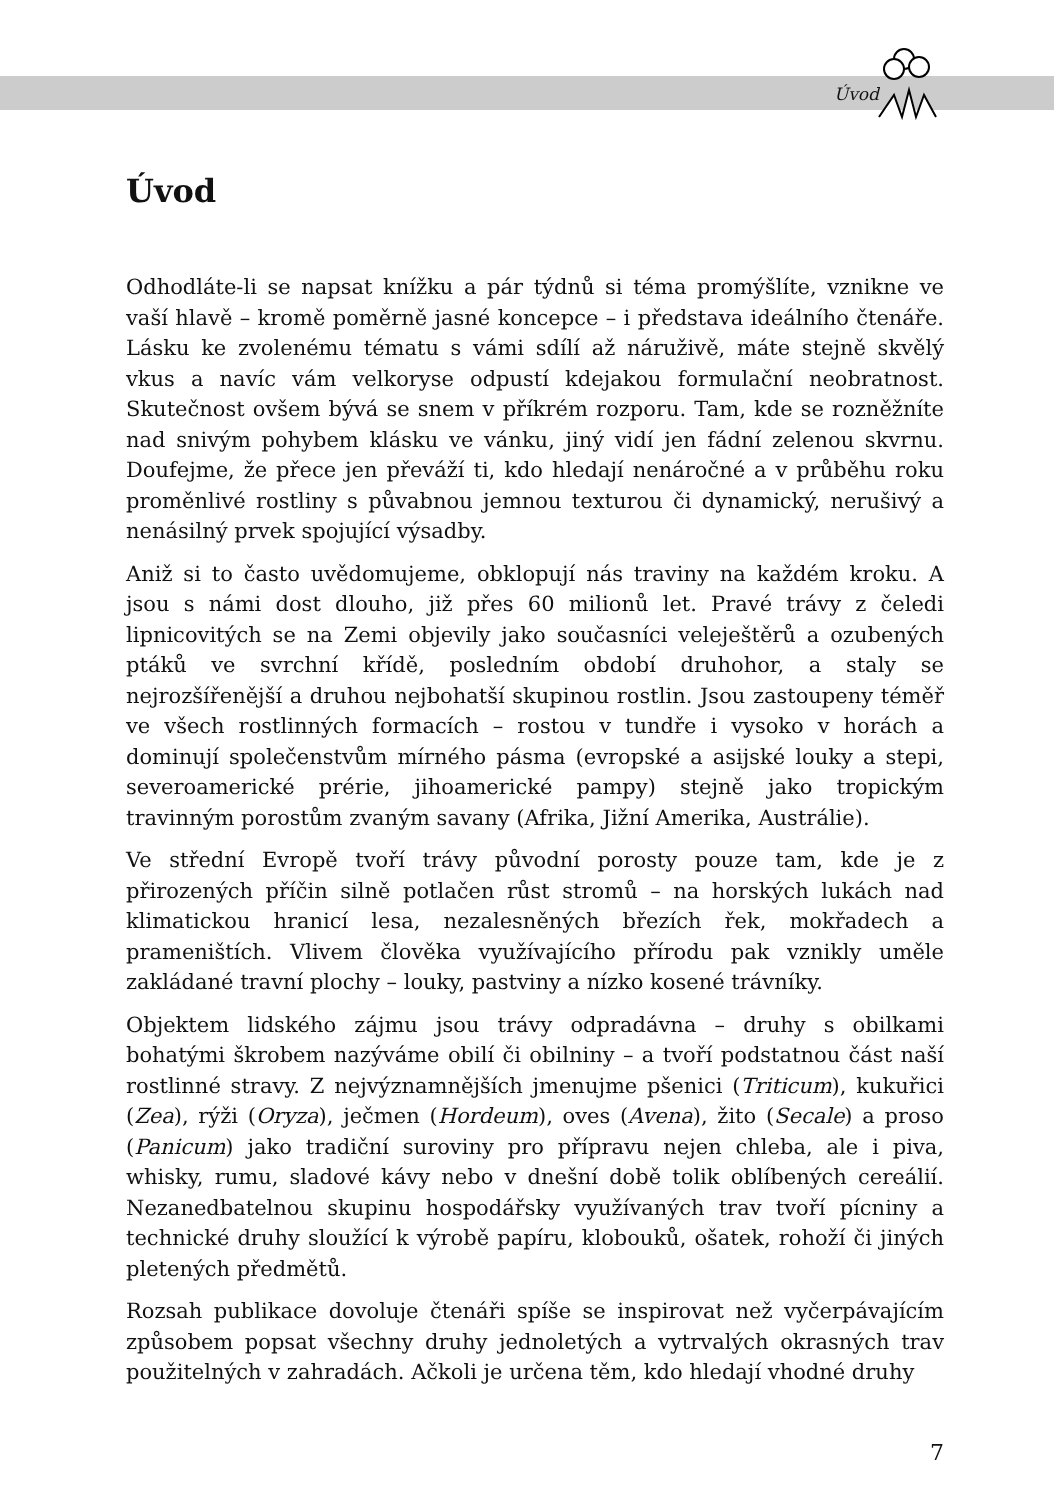Úvod
Úvod
Odhodláte-li se napsat knížku a pár týdnů si téma promýšlíte, vznikne ve vaší hlavě – kromě poměrně jasné koncepce – i představa ideálního čtenáře. Lásku ke zvolenému tématu s vámi sdílí až náruživě, máte stejně skvělý vkus a navíc vám velkoryse odpustí kdejakou formulační neobratnost. Skutečnost ovšem bývá se snem v příkrém rozporu. Tam, kde se rozněžníte nad snivým pohybem klásku ve vánku, jiný vidí jen fádní zelenou skvrnu. Doufejme, že přece jen převáží ti, kdo hledají nenáročné a v průběhu roku proměnlivé rostliny s půvabnou jemnou texturou či dynamický, nerušivý a nenásilný prvek spojující výsadby.
Aniž si to často uvědomujeme, obklopují nás traviny na každém kroku. A jsou s námi dost dlouho, již přes 60 milionů let. Pravé trávy z čeledi lipnicovitých se na Zemi objevily jako současníci veleještěrů a ozubených ptáků ve svrchní křídě, posledním období druhohor, a staly se nejrozšířenější a druhou nejbohatší skupinou rostlin. Jsou zastoupeny téměř ve všech rostlinných formacích – rostou v tundře i vysoko v horách a dominují společenstvům mírného pásma (evropské a asijské louky a stepi, severoamerické prérie, jihoamerické pampy) stejně jako tropickým travinným porostům zvaným savany (Afrika, Jižní Amerika, Austrálie).
Ve střední Evropě tvoří trávy původní porosty pouze tam, kde je z přirozených příčin silně potlačen růst stromů – na horských lukách nad klimatickou hranicí lesa, nezalesněných březích řek, mokřadech a prameništích. Vlivem člověka využívajícího přírodu pak vznikly uměle zakládané travní plochy – louky, pastviny a nízko kosené trávníky.
Objektem lidského zájmu jsou trávy odpradávna – druhy s obilkami bohatými škrobem nazýváme obilí či obilniny – a tvoří podstatnou část naší rostlinné stravy. Z nejvýznamnějších jmenujme pšenici (Triticum), kukuřici (Zea), rýži (Oryza), ječmen (Hordeum), oves (Avena), žito (Secale) a proso (Panicum) jako tradiční suroviny pro přípravu nejen chleba, ale i piva, whisky, rumu, sladové kávy nebo v dnešní době tolik oblíbených cereálií. Nezanedbatelnou skupinu hospodářsky využívaných trav tvoří pícniny a technické druhy sloužící k výrobě papíru, klobouků, ošatek, rohoží či jiných pletených předmětů.
Rozsah publikace dovoluje čtenáři spíše se inspirovat než vyčerpávajícím způsobem popsat všechny druhy jednoletých a vytrvalých okrasných trav použitelných v zahradách. Ačkoli je určena těm, kdo hledají vhodné druhy
7